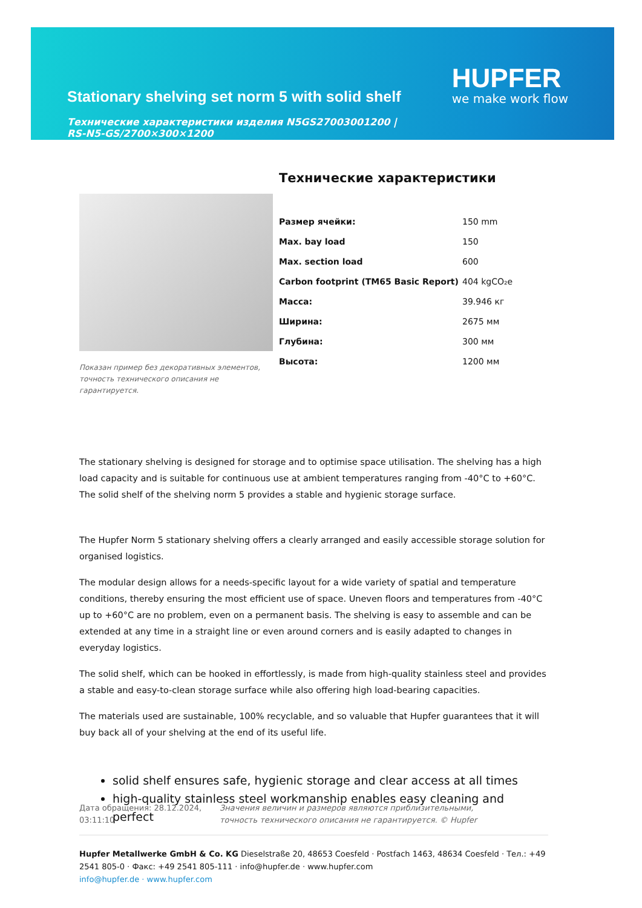Stationary shelving set norm 5 with solid shelf
Технические характеристики изделия N5GS27003001200 | RS-N5-GS/2700×300×1200
HUPFER
we make work flow
Показан пример без декоративных элементов, точность технического описания не гарантируется.
Технические характеристики
| Размер ячейки: | 150 mm |
| Max. bay load | 150 |
| Max. section load | 600 |
| Carbon footprint (TM65 Basic Report) | 404 kgCO₂e |
| Масса: | 39.946 кг |
| Ширина: | 2675 мм |
| Глубина: | 300 мм |
| Высота: | 1200 мм |
The stationary shelving is designed for storage and to optimise space utilisation. The shelving has a high load capacity and is suitable for continuous use at ambient temperatures ranging from -40°C to +60°C. The solid shelf of the shelving norm 5 provides a stable and hygienic storage surface.
The Hupfer Norm 5 stationary shelving offers a clearly arranged and easily accessible storage solution for organised logistics.
The modular design allows for a needs-specific layout for a wide variety of spatial and temperature conditions, thereby ensuring the most efficient use of space. Uneven floors and temperatures from -40°C up to +60°C are no problem, even on a permanent basis. The shelving is easy to assemble and can be extended at any time in a straight line or even around corners and is easily adapted to changes in everyday logistics.
The solid shelf, which can be hooked in effortlessly, is made from high-quality stainless steel and provides a stable and easy-to-clean storage surface while also offering high load-bearing capacities.
The materials used are sustainable, 100% recyclable, and so valuable that Hupfer guarantees that it will buy back all of your shelving at the end of its useful life.
solid shelf ensures safe, hygienic storage and clear access at all times
high-quality stainless steel workmanship enables easy cleaning and perfect
Дата обращения: 28.12.2024, 03:11:10
Значения величин и размеров являются приблизительными, точность технического описания не гарантируется. © Hupfer
Hupfer Metallwerke GmbH & Co. KG Dieselstraße 20, 48653 Coesfeld · Postfach 1463, 48634 Coesfeld · Тел.: +49 2541 805-0 · Факс: +49 2541 805-111 · info@hupfer.de · www.hupfer.com
info@hupfer.de · www.hupfer.com